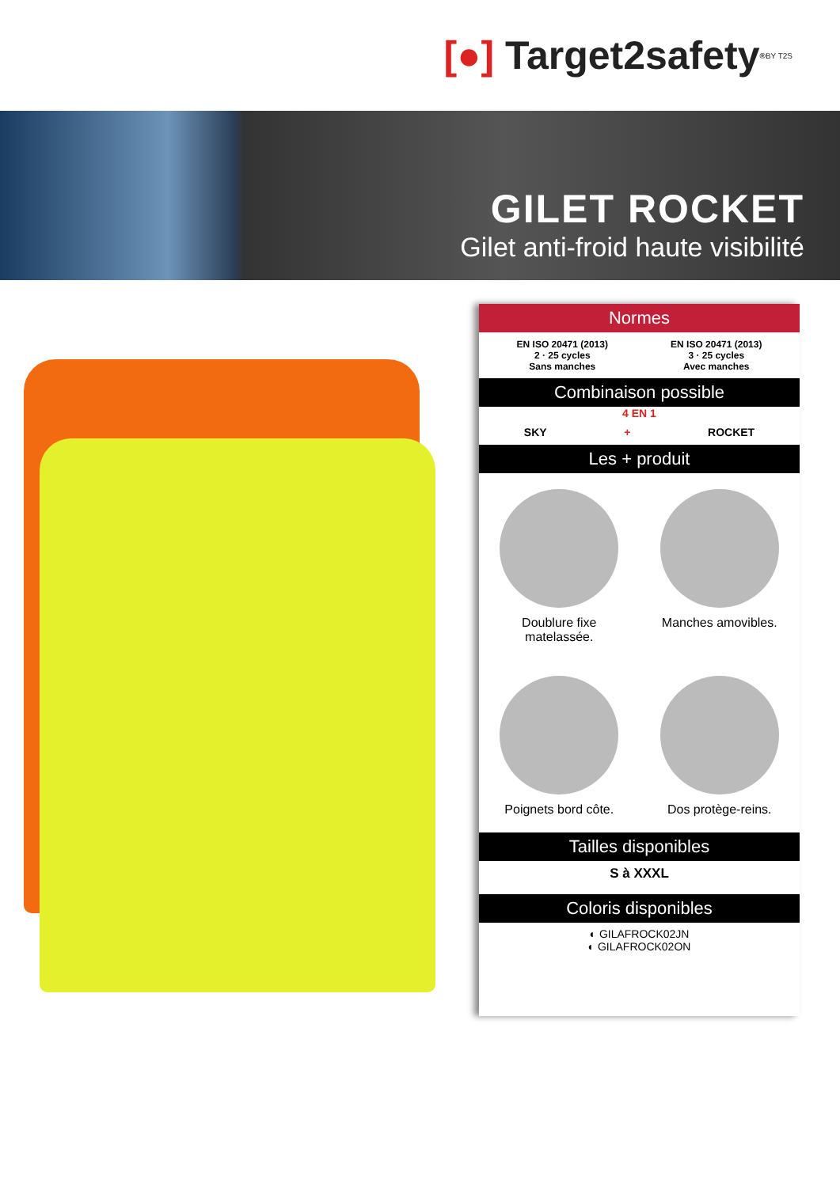[●] Target2safety<sup>®</sup> BY T2S
GILET ROCKET
Gilet anti-froid haute visibilité
Normes
EN ISO 20471 (2013)
2 · 25 cycles
Sans manches
EN ISO 20471 (2013)
3 · 25 cycles
Avec manches
Combinaison possible
4 EN 1
SKY + ROCKET
Les + produit
Doublure fixe
matelassée.
Manches amovibles.
Poignets bord côte.
Dos protège-reins.
Tailles disponibles
S à XXXL
Coloris disponibles
◐ GILAFROCK02JN
◐ GILAFROCK02ON